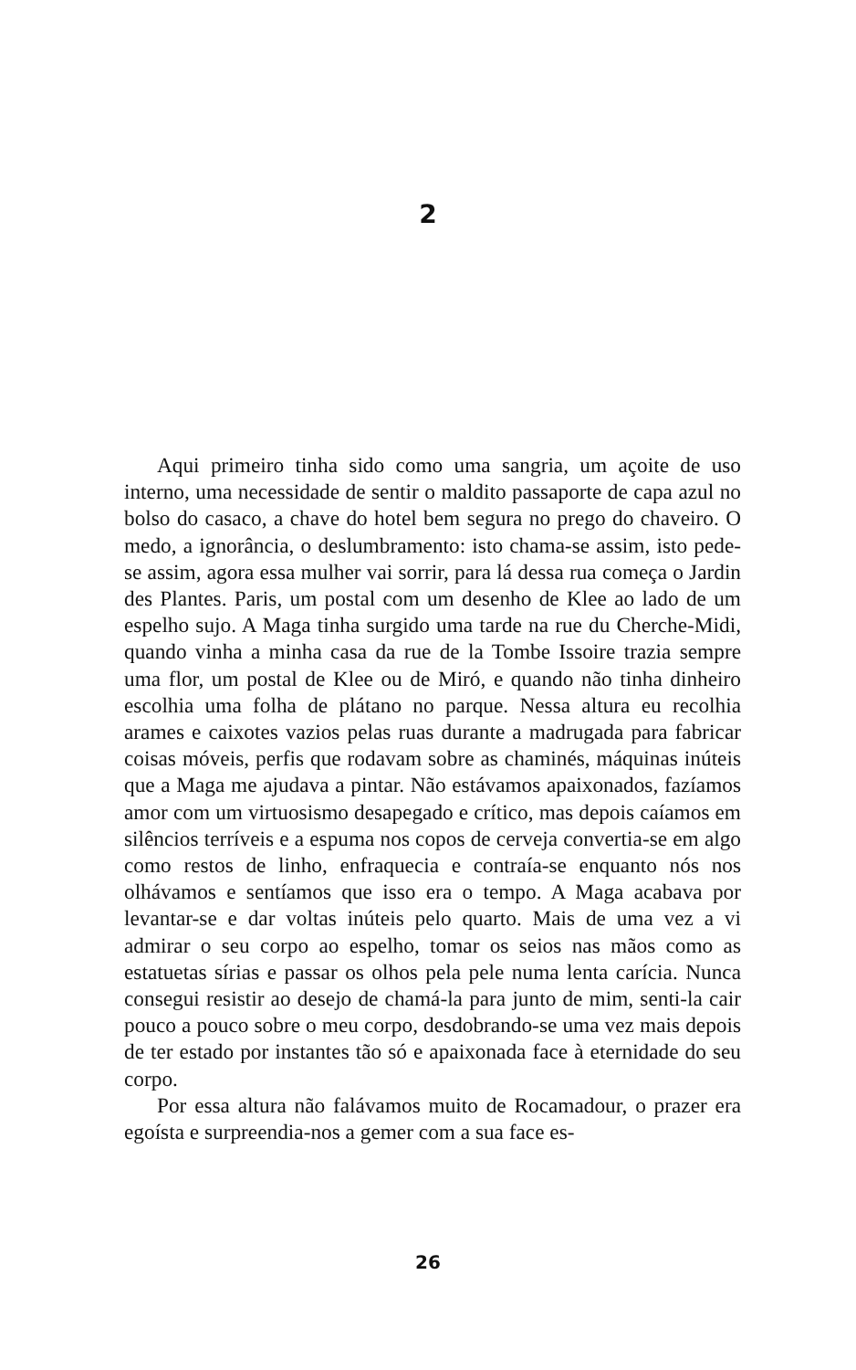2
Aqui primeiro tinha sido como uma sangria, um açoite de uso interno, uma necessidade de sentir o maldito passaporte de capa azul no bolso do casaco, a chave do hotel bem segura no prego do chaveiro. O medo, a ignorância, o deslumbramento: isto chama-se assim, isto pede-se assim, agora essa mulher vai sorrir, para lá dessa rua começa o Jardin des Plantes. Paris, um postal com um desenho de Klee ao lado de um espelho sujo. A Maga tinha surgido uma tarde na rue du Cherche-Midi, quando vinha a minha casa da rue de la Tombe Issoire trazia sempre uma flor, um postal de Klee ou de Miró, e quando não tinha dinheiro escolhia uma folha de plátano no parque. Nessa altura eu recolhia arames e caixotes vazios pelas ruas durante a madrugada para fabricar coisas móveis, perfis que rodavam sobre as chaminés, máquinas inúteis que a Maga me ajudava a pintar. Não estávamos apaixonados, fazíamos amor com um virtuosismo desapegado e crítico, mas depois caíamos em silêncios terríveis e a espuma nos copos de cerveja convertia-se em algo como restos de linho, enfraquecia e contraía-se enquanto nós nos olhávamos e sentíamos que isso era o tempo. A Maga acabava por levantar-se e dar voltas inúteis pelo quarto. Mais de uma vez a vi admirar o seu corpo ao espelho, tomar os seios nas mãos como as estatuetas sírias e passar os olhos pela pele numa lenta carícia. Nunca consegui resistir ao desejo de chamá-la para junto de mim, senti-la cair pouco a pouco sobre o meu corpo, desdobrando-se uma vez mais depois de ter estado por instantes tão só e apaixonada face à eternidade do seu corpo.
Por essa altura não falávamos muito de Rocamadour, o prazer era egoísta e surpreendia-nos a gemer com a sua face es-
26